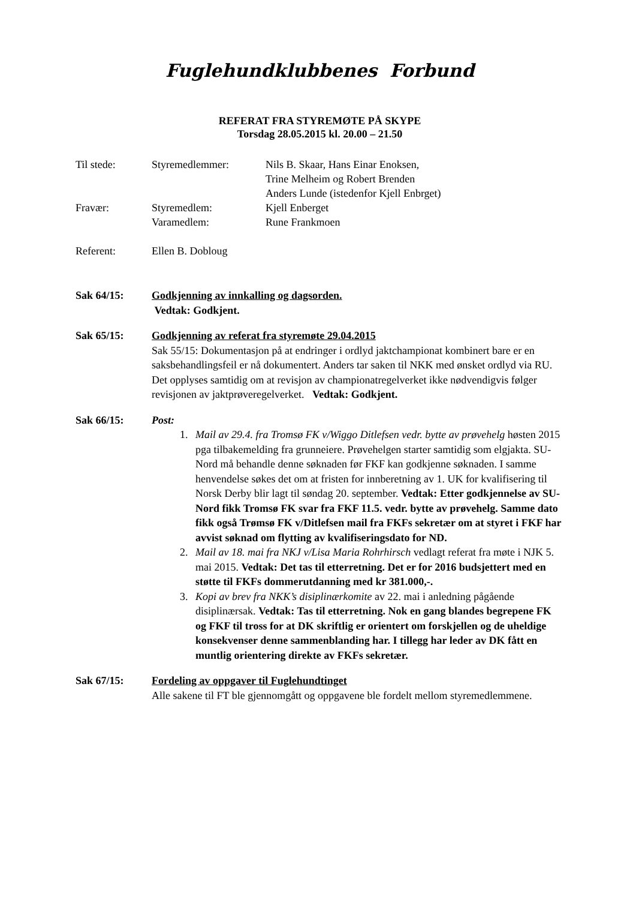Fuglehundklubbenes Forbund
REFERAT FRA STYREMØTE PÅ SKYPE
Torsdag 28.05.2015 kl. 20.00 – 21.50
Til stede: Styremedlemmer: Nils B. Skaar, Hans Einar Enoksen,
Trine Melheim og Robert Brenden
Anders Lunde (istedenfor Kjell Enbrget)
Fravær: Styremedlem:
Varamedlem:
Kjell Enberget
Rune Frankmoen
Referent: Ellen B. Dobloug
Sak 64/15: Godkjenning av innkalling og dagsorden.
Vedtak: Godkjent.
Sak 65/15: Godkjenning av referat fra styremøte 29.04.2015
Sak 55/15: Dokumentasjon på at endringer i ordlyd jaktchampionat kombinert bare er en saksbehandlingsfeil er nå dokumentert. Anders tar saken til NKK med ønsket ordlyd via RU. Det opplyses samtidig om at revisjon av championatregelverket ikke nødvendigvis følger revisjonen av jaktprøveregelverket. Vedtak: Godkjent.
Sak 66/15: Post:
1. Mail av 29.4. fra Tromsø FK v/Wiggo Ditlefsen vedr. bytte av prøvehelg høsten 2015 pga tilbakemelding fra grunneiere. Prøvehelgen starter samtidig som elgjakta. SU-Nord må behandle denne søknaden før FKF kan godkjenne søknaden. I samme henvendelse søkes det om at fristen for innberetning av 1. UK for kvalifisering til Norsk Derby blir lagt til søndag 20. september. Vedtak: Etter godkjennelse av SU-Nord fikk Tromsø FK svar fra FKF 11.5. vedr. bytte av prøvehelg. Samme dato fikk også Trømsø FK v/Ditlefsen mail fra FKFs sekretær om at styret i FKF har avvist søknad om flytting av kvalifiseringsdato for ND.
2. Mail av 18. mai fra NKJ v/Lisa Maria Rohrhirsch vedlagt referat fra møte i NJK 5. mai 2015. Vedtak: Det tas til etterretning. Det er for 2016 budsjettert med en støtte til FKFs dommerutdanning med kr 381.000,-.
3. Kopi av brev fra NKK’s disiplinærkomite av 22. mai i anledning pågående disiplinærsak. Vedtak: Tas til etterretning. Nok en gang blandes begrepene FK og FKF til tross for at DK skriftlig er orientert om forskjellen og de uheldige konsekvenser denne sammenblanding har. I tillegg har leder av DK fått en muntlig orientering direkte av FKFs sekretær.
Sak 67/15: Fordeling av oppgaver til Fuglehundtinget
Alle sakene til FT ble gjennomgått og oppgavene ble fordelt mellom styremedlemmene.